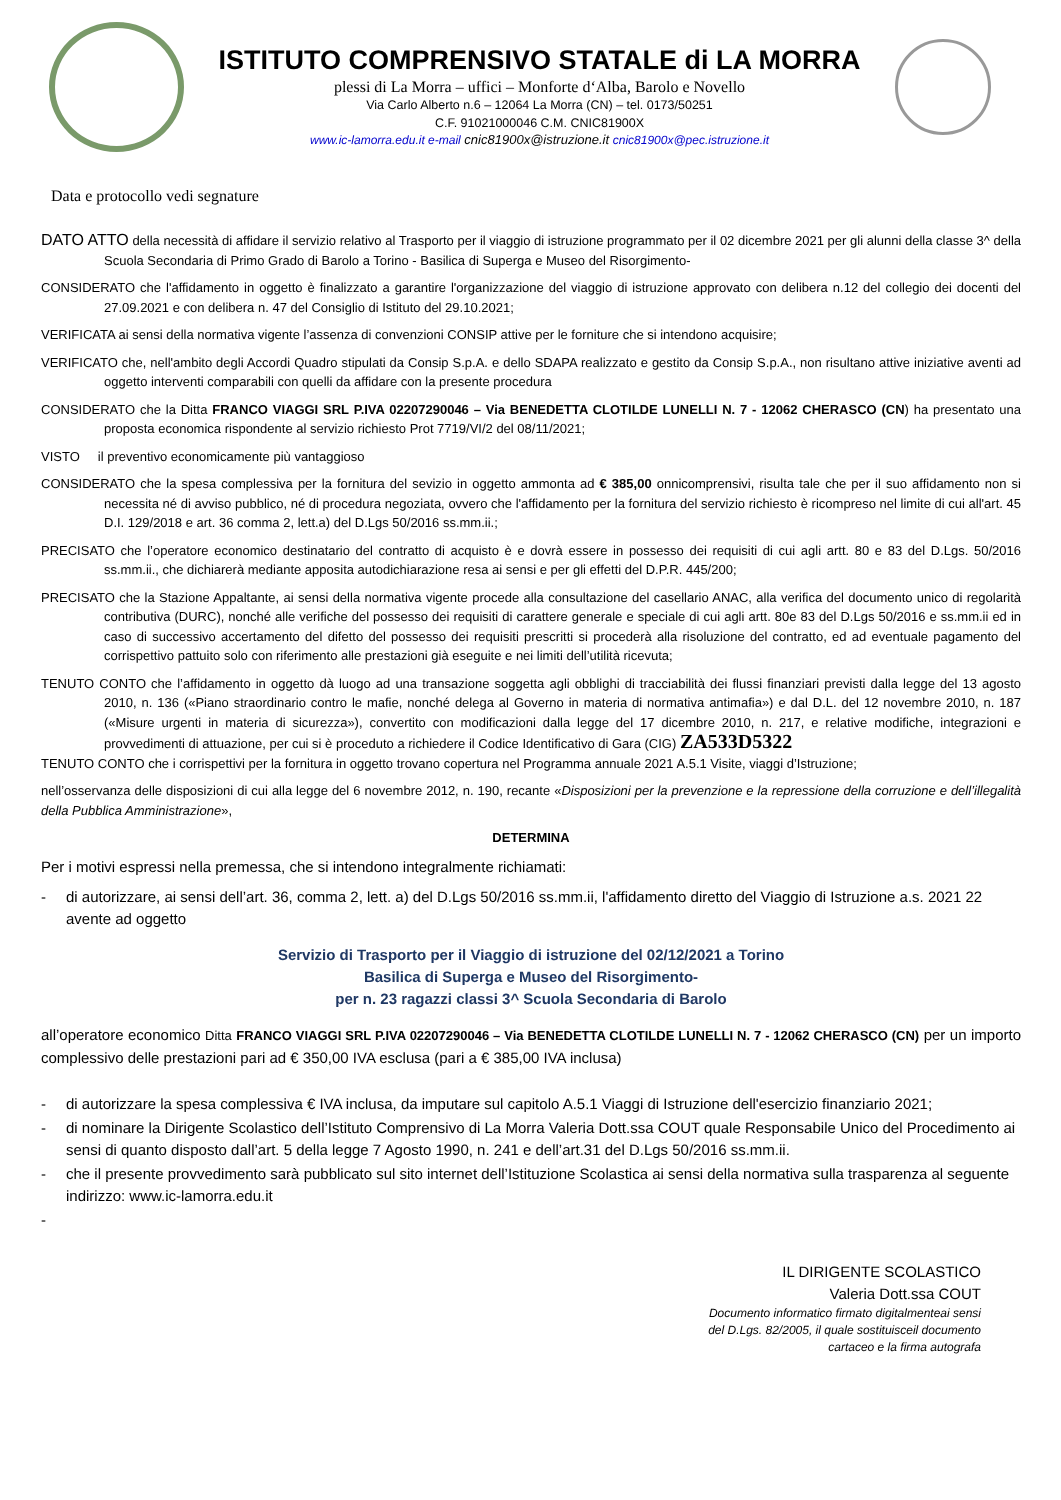ISTITUTO COMPRENSIVO STATALE di LA MORRA
plessi di La Morra – uffici – Monforte d‘Alba, Barolo e Novello
Via Carlo Alberto n.6 – 12064 La Morra (CN) – tel. 0173/50251
C.F. 91021000046 C.M. CNIC81900X
www.ic-lamorra.edu.it e-mail cnic81900x@istruzione.it cnic81900x@pec.istruzione.it
Data e protocollo vedi segnature
DATO ATTO della necessità di affidare il servizio relativo al Trasporto per il viaggio di istruzione programmato per il 02 dicembre 2021 per gli alunni della classe 3^ della Scuola Secondaria di Primo Grado di Barolo a Torino - Basilica di Superga e Museo del Risorgimento-
CONSIDERATO che l'affidamento in oggetto è finalizzato a garantire l'organizzazione del viaggio di istruzione approvato con delibera n.12 del collegio dei docenti del 27.09.2021 e con delibera n. 47 del Consiglio di Istituto del 29.10.2021;
VERIFICATA ai sensi della normativa vigente l’assenza di convenzioni CONSIP attive per le forniture che si intendono acquisire;
VERIFICATO che, nell'ambito degli Accordi Quadro stipulati da Consip S.p.A. e dello SDAPA realizzato e gestito da Consip S.p.A., non risultano attive iniziative aventi ad oggetto interventi comparabili con quelli da affidare con la presente procedura
CONSIDERATO che la Ditta FRANCO VIAGGI SRL P.IVA 02207290046 – Via BENEDETTA CLOTILDE LUNELLI N. 7 - 12062 CHERASCO (CN) ha presentato una proposta economica rispondente al servizio richiesto Prot 7719/VI/2 del 08/11/2021;
VISTO il preventivo economicamente più vantaggioso
CONSIDERATO che la spesa complessiva per la fornitura del sevizio in oggetto ammonta ad € 385,00 onnicomprensivi, risulta tale che per il suo affidamento non si necessita né di avviso pubblico, né di procedura negoziata, ovvero che l'affidamento per la fornitura del servizio richiesto è ricompreso nel limite di cui all'art. 45 D.I. 129/2018 e art. 36 comma 2, lett.a) del D.Lgs 50/2016 ss.mm.ii.;
PRECISATO che l’operatore economico destinatario del contratto di acquisto è e dovrà essere in possesso dei requisiti di cui agli artt. 80 e 83 del D.Lgs. 50/2016 ss.mm.ii., che dichiarerà mediante apposita autodichiarazione resa ai sensi e per gli effetti del D.P.R. 445/200;
PRECISATO che la Stazione Appaltante, ai sensi della normativa vigente procede alla consultazione del casellario ANAC, alla verifica del documento unico di regolarità contributiva (DURC), nonché alle verifiche del possesso dei requisiti di carattere generale e speciale di cui agli artt. 80e 83 del D.Lgs 50/2016 e ss.mm.ii ed in caso di successivo accertamento del difetto del possesso dei requisiti prescritti si procederà alla risoluzione del contratto, ed ad eventuale pagamento del corrispettivo pattuito solo con riferimento alle prestazioni già eseguite e nei limiti dell’utilità ricevuta;
TENUTO CONTO che l’affidamento in oggetto dà luogo ad una transazione soggetta agli obblighi di tracciabilità dei flussi finanziari previsti dalla legge del 13 agosto 2010, n. 136 («Piano straordinario contro le mafie, nonché delega al Governo in materia di normativa antimafia») e dal D.L. del 12 novembre 2010, n. 187 («Misure urgenti in materia di sicurezza»), convertito con modificazioni dalla legge del 17 dicembre 2010, n. 217, e relative modifiche, integrazioni e provvedimenti di attuazione, per cui si è proceduto a richiedere il Codice Identificativo di Gara (CIG) ZA533D5322
TENUTO CONTO che i corrispettivi per la fornitura in oggetto trovano copertura nel Programma annuale 2021 A.5.1 Visite, viaggi d’Istruzione;
nell’osservanza delle disposizioni di cui alla legge del 6 novembre 2012, n. 190, recante «Disposizioni per la prevenzione e la repressione della corruzione e dell’illegalità della Pubblica Amministrazione»,
DETERMINA
Per i motivi espressi nella premessa, che si intendono integralmente richiamati:
- di autorizzare, ai sensi dell’art. 36, comma 2, lett. a) del D.Lgs 50/2016 ss.mm.ii, l'affidamento diretto del Viaggio di Istruzione a.s. 2021 22 avente ad oggetto
Servizio di Trasporto per il Viaggio di istruzione del 02/12/2021 a Torino
Basilica di Superga e Museo del Risorgimento-
per n. 23 ragazzi classi 3^ Scuola Secondaria di Barolo
all’operatore economico Ditta FRANCO VIAGGI SRL P.IVA 02207290046 – Via BENEDETTA CLOTILDE LUNELLI N. 7 - 12062 CHERASCO (CN) per un importo complessivo delle prestazioni pari ad € 350,00 IVA esclusa (pari a € 385,00 IVA inclusa)
- di autorizzare la spesa complessiva € IVA inclusa, da imputare sul capitolo A.5.1 Viaggi di Istruzione dell'esercizio finanziario 2021;
- di nominare la Dirigente Scolastico dell’Istituto Comprensivo di La Morra Valeria Dott.ssa COUT quale Responsabile Unico del Procedimento ai sensi di quanto disposto dall’art. 5 della legge 7 Agosto 1990, n. 241 e dell’art.31 del D.Lgs 50/2016 ss.mm.ii.
- che il presente provvedimento sarà pubblicato sul sito internet dell’Istituzione Scolastica ai sensi della normativa sulla trasparenza al seguente indirizzo: www.ic-lamorra.edu.it
-
IL DIRIGENTE SCOLASTICO
Valeria Dott.ssa COUT
Documento informatico firmato digitalmenteai sensi
del D.Lgs. 82/2005, il quale sostituisceil documento
cartaceo e la firma autografa